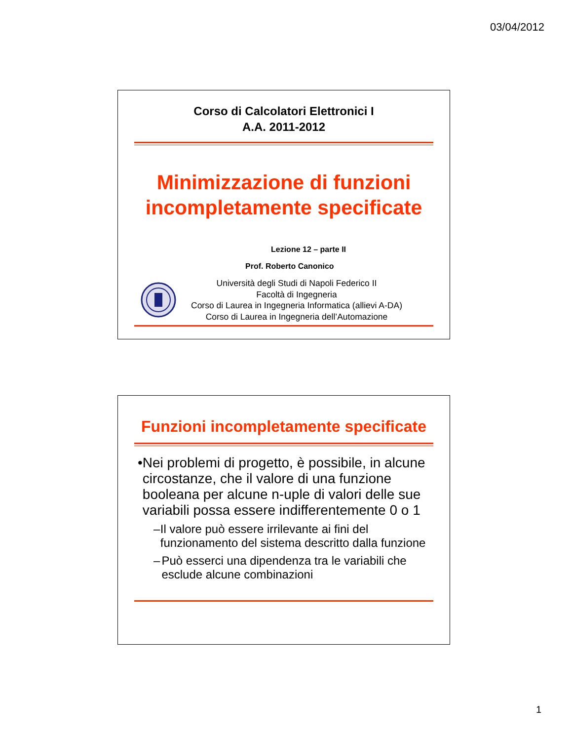03/04/2012
Corso di Calcolatori Elettronici I
A.A. 2011-2012
Minimizzazione di funzioni
incompletamente specificate
Lezione 12 – parte II
Prof. Roberto Canonico
Università degli Studi di Napoli Federico II
Facoltà di Ingegneria
Corso di Laurea in Ingegneria Informatica (allievi A-DA)
Corso di Laurea in Ingegneria dell’Automazione
Funzioni incompletamente specificate
• Nei problemi di progetto, è possibile, in alcune circostanze, che il valore di una funzione booleana per alcune n-uple di valori delle sue variabili possa essere indifferentemente 0 o 1
– Il valore può essere irrilevante ai fini del funzionamento del sistema descritto dalla funzione
– Può esserci una dipendenza tra le variabili che esclude alcune combinazioni
1